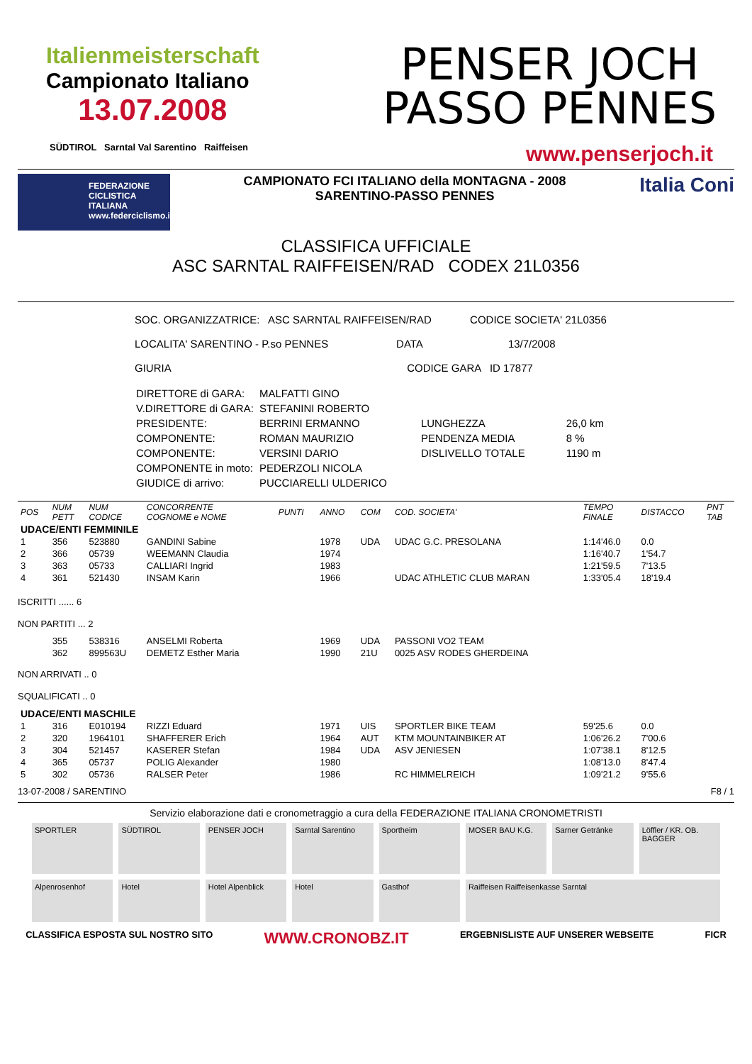Italienmeisterschaft
Campionato Italiano
13.07.2008
PENSER JOCH
PASSO PENNES
SÜDTIROL Sarntal Val Sarentino Raiffeisen www.penserjoch.it
FEDERAZIONE CICLISTICA ITALIANA
www.federciclismo.it
CAMPIONATO FCI ITALIANO della MONTAGNA - 2008
SARENTINO-PASSO PENNES
Italia Coni
CLASSIFICA UFFICIALE
ASC SARNTAL RAIFFEISEN/RAD CODEX 21L0356
SOC. ORGANIZZATRICE: ASC SARNTAL RAIFFEISEN/RAD CODICE SOCIETA' 21L0356
LOCALITA' SARENTINO - P.so PENNES DATA 13/7/2008
GIURIA CODICE GARA ID 17877
| DIRETTORE di GARA: | MALFATTI GINO | | |
| V.DIRETTORE di GARA: | STEFANINI ROBERTO | | |
| PRESIDENTE: | BERRINI ERMANNO | LUNGHEZZA | 26,0 km |
| COMPONENTE: | ROMAN MAURIZIO | PENDENZA MEDIA | 8 % |
| COMPONENTE: | VERSINI DARIO | DISLIVELLO TOTALE | 1190 m |
| COMPONENTE in moto: | PEDERZOLI NICOLA | | |
| GIUDICE di arrivo: | PUCCIARELLI ULDERICO | | |
| POS | NUM PETT | NUM CODICE | CONCORRENTE COGNOME e NOME | PUNTI | ANNO | COM | COD. SOCIETA' | TEMPO FINALE | DISTACCO | PNT TAB |
| --- | --- | --- | --- | --- | --- | --- | --- | --- | --- | --- |
| UDACE/ENTI FEMMINILE | | | | | | | | | | |
| 1 | 356 | 523880 | GANDINI Sabine | | 1978 | UDA | UDAC G.C. PRESOLANA | 1:14'46.0 | 0.0 | |
| 2 | 366 | 05739 | WEEMANN Claudia | | 1974 | | | 1:16'40.7 | 1'54.7 | |
| 3 | 363 | 05733 | CALLIARI Ingrid | | 1983 | | | 1:21'59.5 | 7'13.5 | |
| 4 | 361 | 521430 | INSAM Karin | | 1966 | | UDAC ATHLETIC CLUB MARAN | 1:33'05.4 | 18'19.4 | |
| ISCRITTI ...... 6 | | | | | | | | | | |
| NON PARTITI ... 2 | | | | | | | | | | |
| | 355 | 538316 | ANSELMI Roberta | | 1969 | UDA | PASSONI VO2 TEAM | | | |
| | 362 | 899563U | DEMETZ Esther Maria | | 1990 | 21U | 0025 ASV RODES GHERDEINA | | | |
| NON ARRIVATI .. 0 | | | | | | | | | | |
| SQUALIFICATI .. 0 | | | | | | | | | | |
| UDACE/ENTI MASCHILE | | | | | | | | | | |
| 1 | 316 | E010194 | RIZZI Eduard | | 1971 | UIS | SPORTLER BIKE TEAM | 59'25.6 | 0.0 | |
| 2 | 320 | 1964101 | SHAFFERER Erich | | 1964 | AUT | KTM MOUNTAINBIKER AT | 1:06'26.2 | 7'00.6 | |
| 3 | 304 | 521457 | KASERER Stefan | | 1984 | UDA | ASV JENIESEN | 1:07'38.1 | 8'12.5 | |
| 4 | 365 | 05737 | POLIG Alexander | | 1980 | | | 1:08'13.0 | 8'47.4 | |
| 5 | 302 | 05736 | RALSER Peter | | 1986 | | RC HIMMELREICH | 1:09'21.2 | 9'55.6 | |
13-07-2008 / SARENTINO F8 / 1
Servizio elaborazione dati e cronometraggio a cura della FEDERAZIONE ITALIANA CRONOMETRISTI
SPORTLER
SÜDTIROL
PENSER JOCH
Sarntal Sarentino
Sportheim
MOSER BAU K.G.
Sarner Getränke
Löffler / KR. OB. BAGGER
Alpenrosenhof
Hotel
Hotel Alpenblick
Hotel
Gasthof
Raiffeisen Raiffeisenkasse Sarntal
CLASSIFICA ESPOSTA SUL NOSTRO SITO WWW.CRONOBZ.IT ERGEBNISLISTE AUF UNSERER WEBSEITE FICR